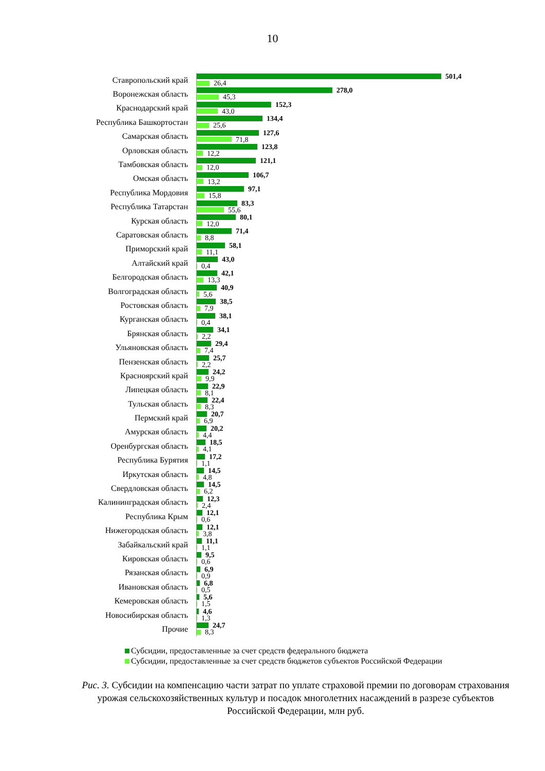10
Ставропольский край
501,4
26,4
Воронежская область
278,0
45,3
Краснодарский край
152,3
43,0
Республика Башкортостан
134,4
25,6
Самарская область
127,6
71,8
Орловская область
123,8
12,2
Тамбовская область
121,1
12,0
Омская область
106,7
13,2
Республика Мордовия
97,1
15,8
Республика Татарстан
83,3
55,6
Курская область
80,1
12,0
Саратовская область
71,4
8,8
Приморский край
58,1
11,1
Алтайский край
43,0
0,4
Белгородская область
42,1
13,3
Волгоградская область
40,9
5,6
Ростовская область
38,5
7,9
Курганская область
38,1
0,4
Брянская область
34,1
2,2
Ульяновская область
29,4
7,4
Пензенская область
25,7
2,2
Красноярский край
24,2
9,9
Липецкая область
22,9
8,1
Тульская область
22,4
8,3
Пермский край
20,7
6,9
Амурская область
20,2
4,4
Оренбургская область
18,5
4,1
Республика Бурятия
17,2
1,1
Иркутская область
14,5
4,8
Свердловская область
14,5
6,2
Калининградская область
12,3
2,4
Республика Крым
12,1
0,6
Нижегородская область
12,1
3,8
Забайкальский край
11,1
1,1
Кировская область
9,5
0,6
Рязанская область
6,9
0,9
Ивановская область
6,8
0,5
Кемеровская область
5,6
1,5
Новосибирская область
4,6
1,3
Прочие
24,7
8,3
Субсидии, предоставленные за счет средств федерального бюджета
Субсидии, предоставленные за счет средств бюджетов субъектов Российской Федерации
Рис. 3. Субсидии на компенсацию части затрат по уплате страховой премии по договорам страхования урожая сельскохозяйственных культур и посадок многолетних насаждений в разрезе субъектов Российской Федерации, млн руб.